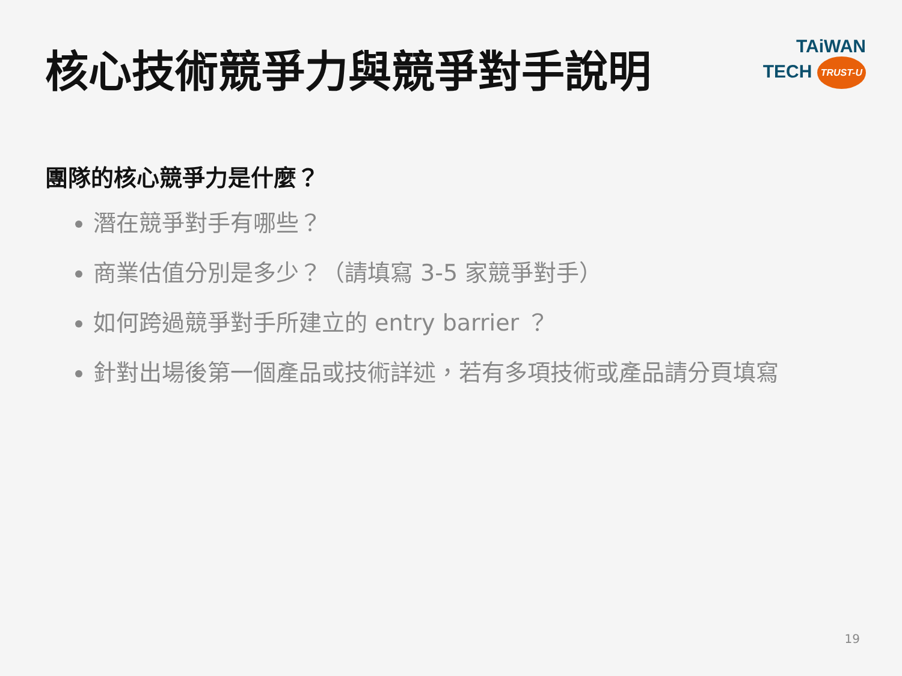核心技術競爭力與競爭對手說明
TAiWAN
TECH TRUST-U
團隊的核心競爭力是什麼？
潛在競爭對手有哪些？
商業估值分別是多少？（請填寫 3-5 家競爭對手）
如何跨過競爭對手所建立的 entry barrier ？
針對出場後第一個產品或技術詳述，若有多項技術或產品請分頁填寫
19